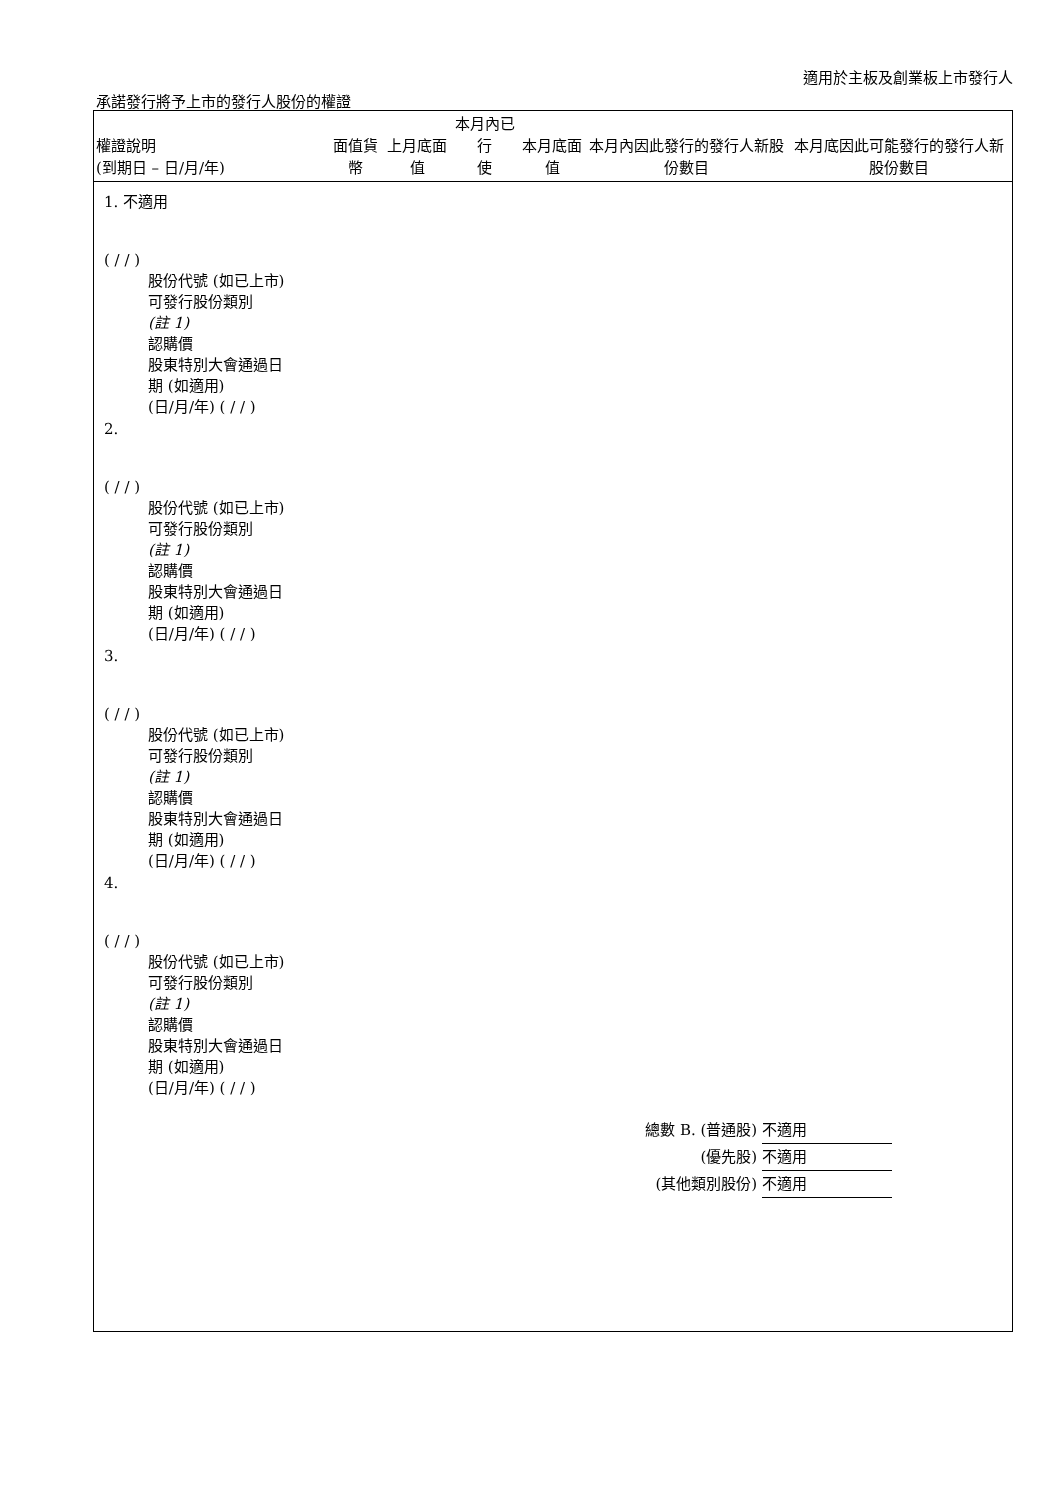適用於主板及創業板上市發行人
承諾發行將予上市的發行人股份的權證
| 權證說明 (到期日 – 日/月/年) | 面值貨幣 | 上月底面值 | 本月內已行 使 | 本月底面值 | 本月內因此發行的發行人新股份數目 | 本月底因此可能發行的發行人新股份數目 |
| --- | --- | --- | --- | --- | --- | --- |
1. 不適用
( / / )
股份代號 (如已上市)
可發行股份類別
(註 1)
認購價
股東特別大會通過日
期 (如適用)
(日/月/年) ( / / )
2.
( / / )
股份代號 (如已上市)
可發行股份類別
(註 1)
認購價
股東特別大會通過日
期 (如適用)
(日/月/年) ( / / )
3.
( / / )
股份代號 (如已上市)
可發行股份類別
(註 1)
認購價
股東特別大會通過日
期 (如適用)
(日/月/年) ( / / )
4.
( / / )
股份代號 (如已上市)
可發行股份類別
(註 1)
認購價
股東特別大會通過日
期 (如適用)
(日/月/年) ( / / )
總數 B. (普通股) 不適用
(優先股) 不適用
(其他類別股份) 不適用